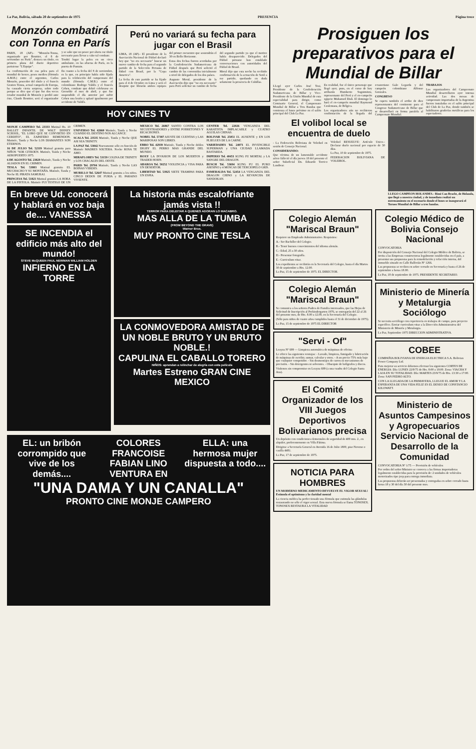La Paz, Bolivia, sábado 20 de septiembre de 1975 PRESENCIA Página trece
Monzón combatirá con Tonna en París
PARIS, 18 (AP).- "Monzón-Tonna, organizado por Bouttier, el 8 de noviembre en París", destaca un título, en primera plana del diario deportivo parisiense "L'Equipe".
La confirmación de esa pelea para el mundial de boxeo, pesos medios (fórmula A.M.B.) entre el argentino, Carlos Monzón, poseedor del título y el francés Gratien Tonna, actual campeón de Europa, ha causado cierta sorpresa, sobre todo porque se dice que el que fue dos veces retador mundial de Monzón y perdió ante éste, Claude Bouttier, será el organizador y se sabe que no posee por ahora ese título necesario para llevar a cabo tal combate.
Tendrá lugar la pelea en un circo ambulante, en las afueras de París, en la puerta de Pantain.
En cuanto a la fecha del 8 de noviembre, es la que, en principio había sido fijada para la celebración del campeonato del mundo (fórmula C.M.B.) entre el colombiano Rodrigo Valdés y el francés Cohen, combate que debió celebrarse en Grenoble el mes de abril, y que fue suspendido el día anterior por sufrir Cohen una lesión y aplazó igualmente por accidente de Valdés.
Perú no variará su fecha para jugar con el Brasil
LIMA, 18 (AP).- El presidente de la Asociación Nacional de Fútbol declaró hoy que "no era necesario" buscar un nuevo cambio de fecha para el segundo partido de la Selección Peruana de fútbol con Brasil, por la "Copa America".
La fecha de este partido se ha fijado para el 4 de Octubre en Lima y será el desquite que librarán ambos equipos del primer encuentro que sostendrán el 30 en Bello Horizonte.
Estas dos fechas fueron acordadas por la Confederación Sudamericana de Fútbol después que Perú solicitó el cambio de las convenidas inicialmente a nivel de delegados de los dos países.
Augusto Moral, presidente de la Asociación dijo que "no era necesario" para Perú solicitar un cambio de fecha del segundo partido ya que el motivo había desaparecido. Delegados del Fútbol peruano han entablado conversaciones con autoridades del Fútbol de Brasil.
Moral dijo que esta noche ha recibido confirmación de la actuación de Sotil a ese partido, quedando en duda solamente la presencia de Cubillas.
HOY CINES TV
MONJE CAMPERO Tel. 23333 Matinal Hs. 10 BALLET INFANTIL DE WALT DISNEY SCHOOL, "EL LOBO QUE SE CONVIRTIO EN CERDITO", EL ZAPATERO REMENDON. Matinée, Tanda y Noche LOS DIAMANTES SON ETERNOS.
16 DE JULIO Tel. 52119 Matinal gratuita para NIÑOS "SOR CITROEN. Matinée, Tanda y Noche AEROPUERTO 1975.
6 DE AGOSTO Tel. 23829 Matinée, Tanda y Noche ALIADOS EN EL CRIMEN.
TESLA Tel. 53803 Matinal gratuita EL MUCHACHO Y SU MONTAÑA. Matinée, Tanda y Noche EL PIRATA SAMURAI.
PRINCESA Tel. 51821 Matinal gratuita LA HORA DE LA PISTOLA. Matinée FUI TESTIGO DE UN CRIMEN.
UNIVERSO Tel. 42660 Matinée, Tanda y Noche CUANDO EL DESTINO NOS ALCANCE.
SCALA Tel. 23535 Matinée, Tanda y Noche QUE ASI SEA TRINITY.
LA PAZ Tel. 53842 Nuevamente sólo en función de Matinée MADRES SOLTERA. Noche ROSA TE AMO.
MIRAFLORES Tel. 53159 COLINA DE TRINITY y LOS CHACALES DEL OESTE.
PARIS Tel. 29704 Matinée, Tanda y Noche LAS BOINAS VERDES.
MURILLO Tel. 52647 Matinal gratuita a los niños. CINCO DEDOS DE FURIA y EL PARAISO VIVIENTE.
MEXICO Tel. 26867 SANTO CONTRA LOS SECUESTRADORES y ENTRE POBRETONES Y RICACHONES.
NOBEL Tel. 57387 AJUSTE DE CUENTAS y LAS MARIPOSAS SON LIBRES.
EBRO Tel. 42939 Matinée, Tanda y Noche dobles DIGBY EL PERRO MAS GRANDE DEL MUNDO.
ROXY LA INVASION DE LOS MUERTOS y TRADER HORN.
ABAROA Tel. 50252 VIOLENCIA y VISA PARA UN DESERTOR.
LIBERTAD Tel. 53925 SIETE TRAMPAS PARA UN ESPIA.
CENTER Tel. 22026 VENGANZA DEL KARATISTA IMPLACABLE y CUATRO AGUILAS CHINAS.
BOLIVAR Tel. 25051 EL AUSENTE y EN LOS PLIEGUES DE LA CARNE.
VARIEDADES Tel. 24071 EL INVENCIBLE SUPERMAN y UNA CIUDAD LLAMADA BASTARDA.
IMPERIO Tel. 40451 KUNG FU MORTAL y LA SANGRE DEL DRAGON.
BUSCH Tel. 53694 KUNG FU EL PURO ASESINO y 4 MOSCAS DE TERCIOPELO GRIS.
ESMERALDA Tel. 52454 LA VENGANZA DEL DRAGON CHINO y LA REVANCHA DE SANDOKAN.
En breve Ud. conocerá y hablará en voz baja de.... VANESSA
SE INCENDIA el edificio más alto del mundo!
STEVE McQUEEN PAUL NEWMAN WILLIAM HOLDEN
INFIERNO EN LA TORRE
La historia más escalofriante jamás vista !!
TERROR PARA DELEITAR A QUIENES ADORAN LO MACABRO.
MAS ALLA DE LA TUMBA
(FROM BEYOND THE GRAVE)
Warner Bros.
MUY PRONTO CINE TESLA
LA CONMOVEDORA AMISTAD DE UN NOBLE BRUTO Y UN BRUTO NOBLE.!
CAPULINA EL CABALLO TORERO
NIÑOS: aprendan a relinchar de alegría con esta película
Martes Estreno GRAN CINE MEXICO
EL: un bribón corrompido que vive de los demás....
COLORES FRANCOISE FABIAN LINO VENTURA EN
ELLA: una hermosa mujer dispuesta a todo....
"UNA DAMA Y UN CANALLA"
PRONTO CINE MONJE CAMPERO
Prosiguen los preparativos para el Mundial de Billar
LLegó ayer Carlos José Tosi, Presidente de la Confederación Sudamericana de Billar y Vice-Presidente de la Unión Mundial de esta especialidad para dirigir, como Comisario General, el Campeonato Mundial de Billar a Tres Bandas que comienza el lunes próximo en el salón principal del Club La Paz.
En realidad, fue el único personaje que llegó ayer, pues, en el curso de hoy arribarán Humberto Suguimitzu, representante del Perú y el ex-campeón egipcio Muhamed Diab. El domingo lo hará el ex-campeón mundial Raymond Ceulemans, de Bélgica.
Los organizadores aún no recibieron confirmación de la llegada del ecuatoriano Galo Legarda y del campeón colombiano Alfonso Gonzales.
CONGRESO
Se espera también el arribo de diez representantes del continente para el Congreso Sudamericano de Billar que se desarrollará en forma paralela al Campeonato Mundial.
TRABAJOS
Los organizadores del Campeonato Mundial desarrollaron ayer intensa actividad. Las dos mesas de campeonato importadas de la Argentina fueron instaladas en el salón principal del Club de La Paz, donde también se habilitaron graderías metálicas para los espectadores.
El volibol local se encuentra de duelo
- La Federación Boliviana de Voleibol en sesión de Consejo Nacional.
CONSIDERANDO:
Que víctima de un lamentable accidente aéreo falleció el día jueves 18 del presente el señor Suboficial Dn. Eduardo Torrico Landivar.
Voleibol RESUELVE: Artículo Unico.- Declarar duelo nacional por espacio de 30 días.
La Paz, 10 de septiembre de 1975.
FEDERACION BOLIVIANA DE VOLEIBOL.
LLEGO CAMPEON HOLANDES.- Rimi Can Bracht, de Holanda, que llegó a nuestra ciudad, y de inmediato realizó un entrenamiento en el escenario donde el lunes se inaugurará el Torneo Mundial de Billar a tres bandas.
Colegio Alemán "Mariscal Braun"
Requiere un Empleado Administrativo. Requisitos:
A.- Ser Bachiller del Colegio.
B.- Tener buenos conocimientos del idioma alemán.
C.- Edad, 25 a 30 años.
D.- Presentar fotografía.
E.- Curriculum vitae.
Los expedientes se recibirán en la Secretaría del Colegio, hasta el día Martes 30 de septiembre a Hrs. 12.00.
La Paz, 15 de septiembre de 1975. EL DIRECTOR.
Colegio Alemán "Mariscal Braun"
Se comunica a los señores Padres de Familia interesados, que las Hojas de Solicitud de Inscripción al Prekindergarten 1976, se entregarán del 22 al 26 del presente mes, de Hrs. 8.00 a 12.00, en la Secretaría del Colegio.
(Sólo para niños de cuatro años cumplidos hasta el 31 de diciembre de 1975).
La Paz, 15 de septiembre de 1975 EL DIRECTOR
"Servi - Of"
Loayza Nº 699 — Limpieza automática de máquinas de oficina
Le ofrece las siguientes ventajas: - Lavado, limpieza, fumigado y lubricación de máquinas de escribir, sumar, calcular y otros. - A un precio 75% más bajo que cualquier competidor. - Sin desmontajes de carros ni mecanismos de precisión. - Sin detergentes ni solventes. - Obsequio de bolígrafos y discos.
Visítenos sin compromiso en Loayza 699 (a una cuadra del Colegio Santa Ana).
El Comité Organizador de los VIII Juegos Deportivos Bolivarianos precisa
Un depósito con condiciones elementales de seguridad de 400 mts. 2., en alquiler, preferentemente en Villa Fátima.
Dirigirse a Secretaría General en Avenida 16 de Julio 1800, piso Noveno o casilla 4481.
La Paz, 17 de septiembre de 1975.
NOTICIA PARA HOMBRES
UN MODERNO MEDICAMENTO DEVUELVE EL VIGOR SEXUAL! Estimula el optimismo y la claridad mental
La ciencia médica ha perfeccionado una fórmula que estimula las glándulas restaurando no sólo el vigor sexual. Esta nueva fórmula se llama TONOSEX. TONOSEX RESTAURA LA VITALIDAD
Colegio Médico de Bolivia Consejo Nacional
CONVOCATORIA
Por disposición del Consejo Nacional del Colegio Médico de Bolivia, se invita a las Empresas constructoras legalmente establecidas en el país, a presentar sus propuestas para la remodelación y refacción interna, del inmueble situado en Calle Ballivián Nº 1266.
Las propuestas se reciben en sobre cerrado en Secretaría y hasta el 26 de septiembre a horas 18.00.
La Paz, 18 de septiembre de 1975. PRESIDENTE SECRETARIO.
Ministerio de Minería y Metalurgia Sociólogo
Se necesita sociólogo con experiencia en trabajos de campo, para proyecto específico. Enviar curriculum vitae a la Dirección Administrativa del Ministerio de Minería y Metalurgia.
La Paz, Septiembre 1975 DIRECCION ADMINISTRATIVA.
COBEE
COMPAÑIA BOLIVIANA DE ENERGIA ELECTRICA S.A. Bolivian Power Company Ltd.
Para mejorar su servicio debemos efectuar los siguientes CORTES DE ENERGIA: Día: LUNES 22/9/75 de Hrs. 8:00 a 18:00. Zona: VIACHA Y LAJA EN SU TOTALIDAD. Día: MARTES 23/9/75 de Hrs. 13:30 a 17:00. Zona: SAN PEDRO ALTO.
CON LA LLEGADA DE LA PRIMAVERA, LLEGUE EL AMOR Y LA ESPERANZA DE UNA VIDA FELIZ ES EL DESEO DE CONSTANCIO KILOWATT.
Ministerio de Asuntos Campesinos y Agropecuarios Servicio Nacional de Desarrollo de la Comunidad
CONVOCATORIA Nº 1/75 — Provisión de vehículos
Por orden del señor Ministro se convoca a las firmas importadoras legalmente establecidas para la provisión de: 2 unidades de vehículos motorizados tipo jeep para entrega inmediata.
Las propuestas deberán ser presentadas y entregadas en sobre cerrado hasta horas 18 y 30 del día 30 del presente mes.